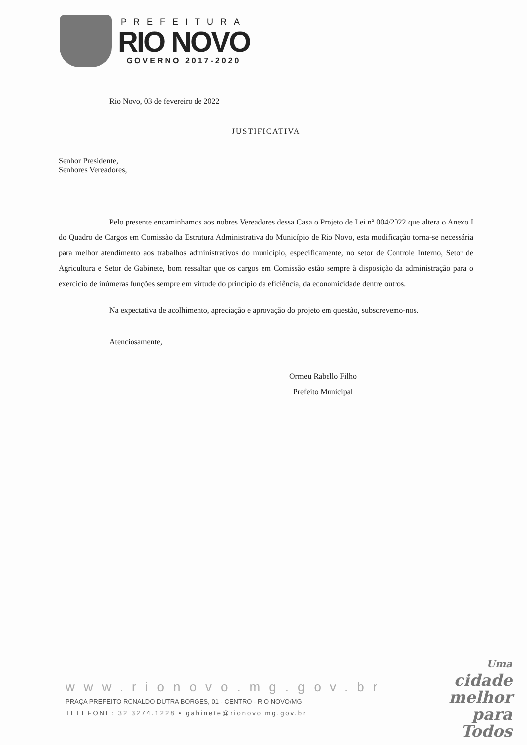PREFEITURA
RIO NOVO
GOVERNO 2017-2020
Rio Novo, 03 de fevereiro de 2022
JUSTIFICATIVA
Senhor Presidente,
Senhores Vereadores,
Pelo presente encaminhamos aos nobres Vereadores dessa Casa o Projeto de Lei nº 004/2022 que altera o Anexo I do Quadro de Cargos em Comissão da Estrutura Administrativa do Município de Rio Novo, esta modificação torna-se necessária para melhor atendimento aos trabalhos administrativos do município, especificamente, no setor de Controle Interno, Setor de Agricultura e Setor de Gabinete, bom ressaltar que os cargos em Comissão estão sempre à disposição da administração para o exercício de inúmeras funções sempre em virtude do princípio da eficiência, da economicidade dentre outros.
Na expectativa de acolhimento, apreciação e aprovação do projeto em questão, subscrevemo-nos.
Atenciosamente,
Ormeu Rabello Filho
Prefeito Municipal
www.rionovo.mg.gov.br
PRAÇA PREFEITO RONALDO DUTRA BORGES, 01 - CENTRO - RIO NOVO/MG
TELEFONE: 32 3274.1228 • gabinete@rionovo.mg.gov.br
Uma
cidade
melhor
para
Todos